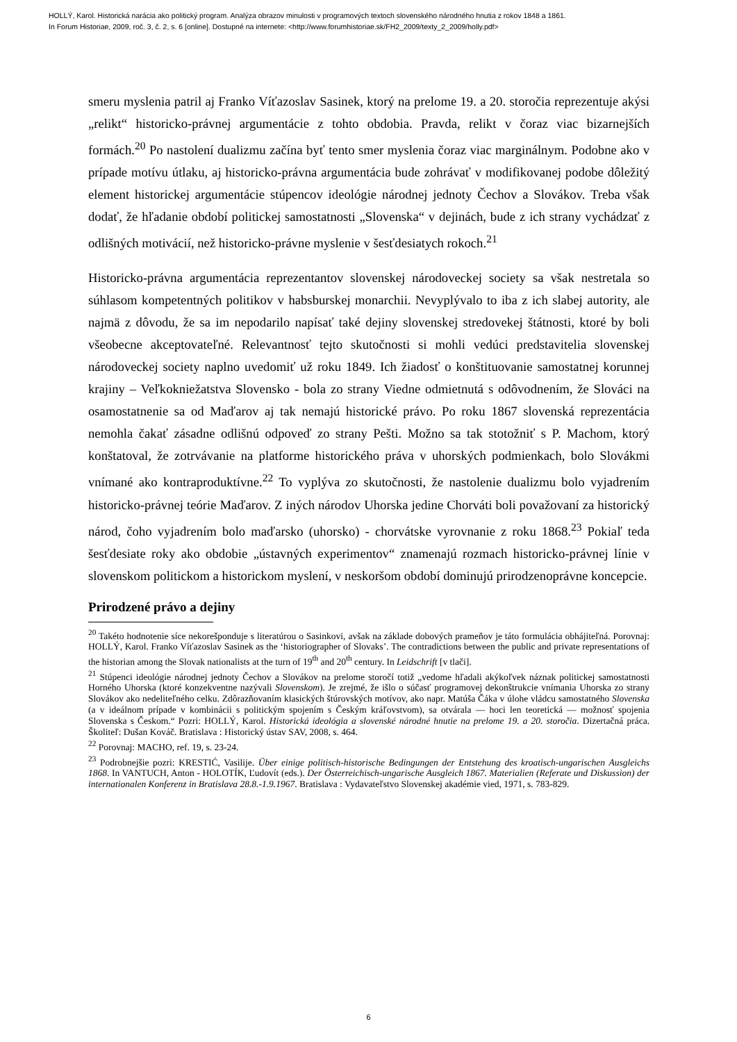HOLLÝ, Karol. Historická narácia ako politický program. Analýza obrazov minulosti v programových textoch slovenského národného hnutia z rokov 1848 a 1861.
In Forum Historiae, 2009, roč. 3, č. 2, s. 6 [online]. Dostupné na internete: <http://www.forumhistoriae.sk/FH2_2009/texty_2_2009/holly.pdf>
smeru myslenia patril aj Franko Víťazoslav Sasinek, ktorý na prelome 19. a 20. storočia reprezentuje akýsi „relikt“ historicko-právnej argumentácie z tohto obdobia. Pravda, relikt v čoraz viac bizarnejších formách.<sup>20</sup> Po nastolení dualizmu začína byť tento smer myslenia čoraz viac marginálnym. Podobne ako v prípade motívu útlaku, aj historicko-právna argumentácia bude zohrávať v modifikovanej podobe dôležitý element historickej argumentácie stúpencov ideológie národnej jednoty Čechov a Slovákov. Treba však dodať, že hľadanie období politickej samostatnosti „Slovenska“ v dejinách, bude z ich strany vychádzať z odlišných motivácií, než historicko-právne myslenie v šesťdesiatych rokoch.<sup>21</sup>
Historicko-právna argumentácia reprezentantov slovenskej národoveckej society sa však nestretala so súhlasom kompetentných politikov v habsburskej monarchii. Nevyplývalo to iba z ich slabej autority, ale najmä z dôvodu, že sa im nepodarilo napísať také dejiny slovenskej stredovekej štátnosti, ktoré by boli všeobecne akceptovateľné. Relevantnosť tejto skutočnosti si mohli vedúci predstavitelia slovenskej národoveckej society naplno uvedomiť už roku 1849. Ich žiadosť o konštituovanie samostatnej korunnej krajiny – Veľkokniežatstva Slovensko - bola zo strany Viedne odmietnutá s odôvodnením, že Slováci na osamostatnenie sa od Maďarov aj tak nemajú historické právo. Po roku 1867 slovenská reprezentácia nemohla čakať zásadne odlišnú odpoveď zo strany Pešti. Možno sa tak stotožniť s P. Machom, ktorý konštatoval, že zotrvávanie na platforme historického práva v uhorských podmienkach, bolo Slovákmi vnímané ako kontraproduktívne.<sup>22</sup> To vyplýva zo skutočnosti, že nastolenie dualizmu bolo vyjadrením historicko-právnej teórie Maďarov. Z iných národov Uhorska jedine Chorváti boli považovaní za historický národ, čoho vyjadrením bolo maďarsko (uhorsko) - chorvátske vyrovnanie z roku 1868.<sup>23</sup> Pokiaľ teda šesťdesiate roky ako obdobie „ústavných experimentov“ znamenajú rozmach historicko-právnej línie v slovenskom politickom a historickom myslení, v neskoršom období dominujú prirodzenoprávne koncepcie.
Prirodzené právo a dejiny
<sup>20</sup> Takéto hodnotenie síce nekorešponduje s literatúrou o Sasinkovi, avšak na základe dobových prameňov je táto formulácia obhájiteľná. Porovnaj: HOLLÝ, Karol. Franko Víťazoslav Sasinek as the ‘historiographer of Slovaks’. The contradictions between the public and private representations of the historian among the Slovak nationalists at the turn of 19<sup>th</sup> and 20<sup>th</sup> century. In Leidschrift [v tlači].
<sup>21</sup> Stúpenci ideológie národnej jednoty Čechov a Slovákov na prelome storočí totiž „vedome hľadali akýkoľvek náznak politickej samostatnosti Horného Uhorska (ktoré konzekventne nazývali Slovenskom). Je zrejmé, že išlo o súčasť programovej dekonštrukcie vnímania Uhorska zo strany Slovákov ako nedeliteľného celku. Zdôrazňovaním klasických štúrovských motívov, ako napr. Matúša Čáka v úlohe vládcu samostatného Slovenska (a v ideálnom prípade v kombinácii s politickým spojením s Českým kráľovstvom), sa otvárala — hoci len teoretická — možnosť spojenia Slovenska s Českom.“ Pozri: HOLLÝ, Karol. Historická ideológia a slovenské národné hnutie na prelome 19. a 20. storočia. Dizertačná práca. Školiteľ: Dušan Kováč. Bratislava : Historický ústav SAV, 2008, s. 464.
<sup>22</sup> Porovnaj: MACHO, ref. 19, s. 23-24.
<sup>23</sup> Podrobnejšie pozri: KRESTIĆ, Vasilije. Über einige politisch-historische Bedingungen der Entstehung des kroatisch-ungarischen Ausgleichs 1868. In VANTUCH, Anton - HOLOTÍK, Ľudovít (eds.). Der Österreichisch-ungarische Ausgleich 1867. Materialien (Referate und Diskussion) der internationalen Konferenz in Bratislava 28.8.-1.9.1967. Bratislava : Vydavateľstvo Slovenskej akadémie vied, 1971, s. 783-829.
6